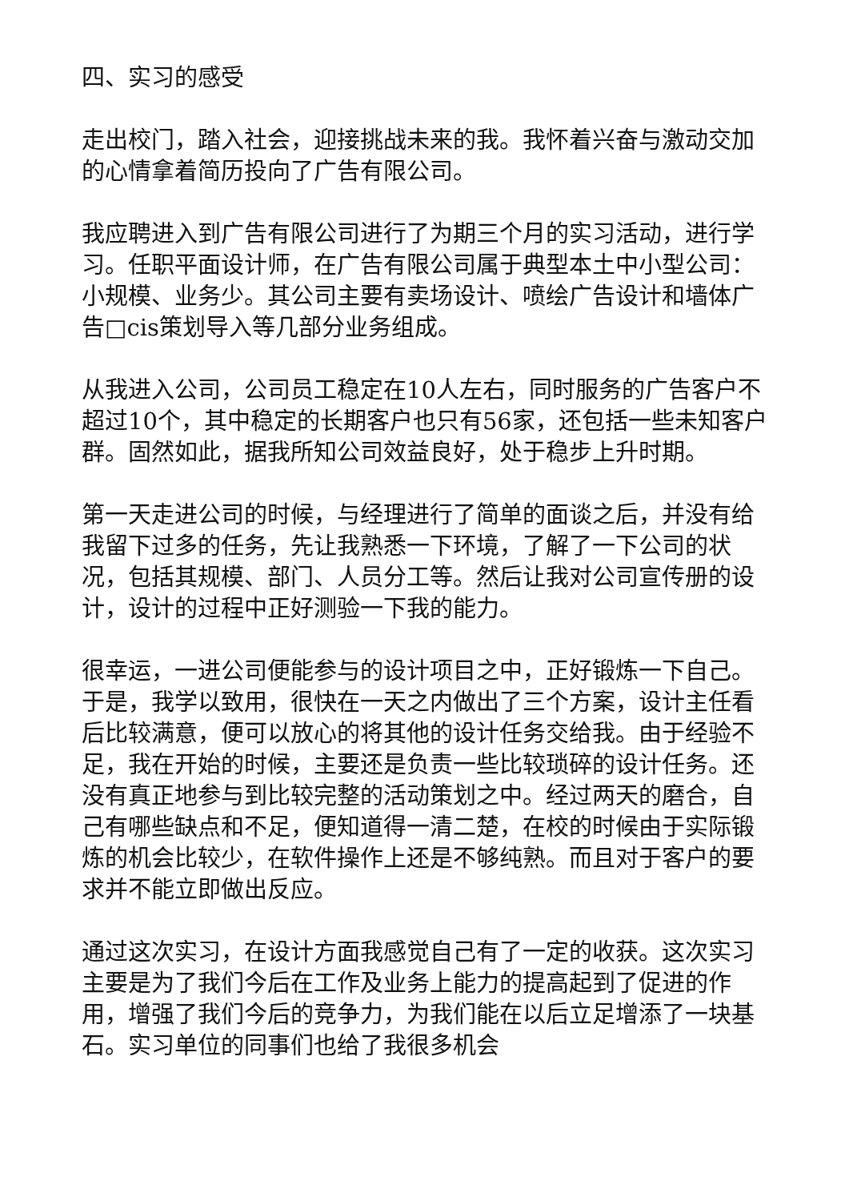四、实习的感受
走出校门，踏入社会，迎接挑战未来的我。我怀着兴奋与激动交加的心情拿着简历投向了广告有限公司。
我应聘进入到广告有限公司进行了为期三个月的实习活动，进行学习。任职平面设计师，在广告有限公司属于典型本土中小型公司：小规模、业务少。其公司主要有卖场设计、喷绘广告设计和墙体广告□cis策划导入等几部分业务组成。
从我进入公司，公司员工稳定在10人左右，同时服务的广告客户不超过10个，其中稳定的长期客户也只有56家，还包括一些未知客户群。固然如此，据我所知公司效益良好，处于稳步上升时期。
第一天走进公司的时候，与经理进行了简单的面谈之后，并没有给我留下过多的任务，先让我熟悉一下环境，了解了一下公司的状况，包括其规模、部门、人员分工等。然后让我对公司宣传册的设计，设计的过程中正好测验一下我的能力。
很幸运，一进公司便能参与的设计项目之中，正好锻炼一下自己。于是，我学以致用，很快在一天之内做出了三个方案，设计主任看后比较满意，便可以放心的将其他的设计任务交给我。由于经验不足，我在开始的时候，主要还是负责一些比较琐碎的设计任务。还没有真正地参与到比较完整的活动策划之中。经过两天的磨合，自己有哪些缺点和不足，便知道得一清二楚，在校的时候由于实际锻炼的机会比较少，在软件操作上还是不够纯熟。而且对于客户的要求并不能立即做出反应。
通过这次实习，在设计方面我感觉自己有了一定的收获。这次实习主要是为了我们今后在工作及业务上能力的提高起到了促进的作用，增强了我们今后的竞争力，为我们能在以后立足增添了一块基石。实习单位的同事们也给了我很多机会